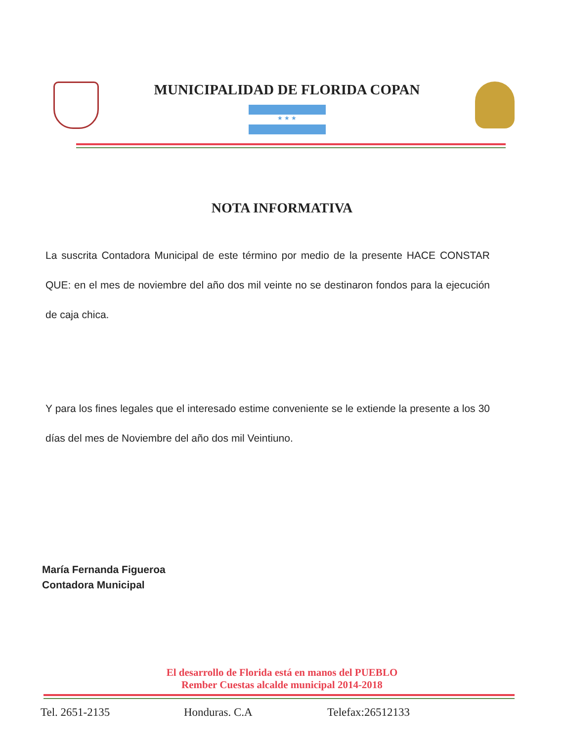MUNICIPALIDAD DE FLORIDA COPAN
★ ★ ★
NOTA INFORMATIVA
La suscrita Contadora Municipal de este término por medio de la presente HACE CONSTAR QUE: en el mes de noviembre del año dos mil veinte no se destinaron fondos para la ejecución de caja chica.
Y para los fines legales que el interesado estime conveniente se le extiende la presente a los 30 días del mes de Noviembre del año dos mil Veintiuno.
María Fernanda Figueroa
Contadora Municipal
El desarrollo de Florida está en manos del PUEBLO
Rember Cuestas alcalde municipal 2014-2018
Tel. 2651-2135 Honduras. C.A Telefax:26512133